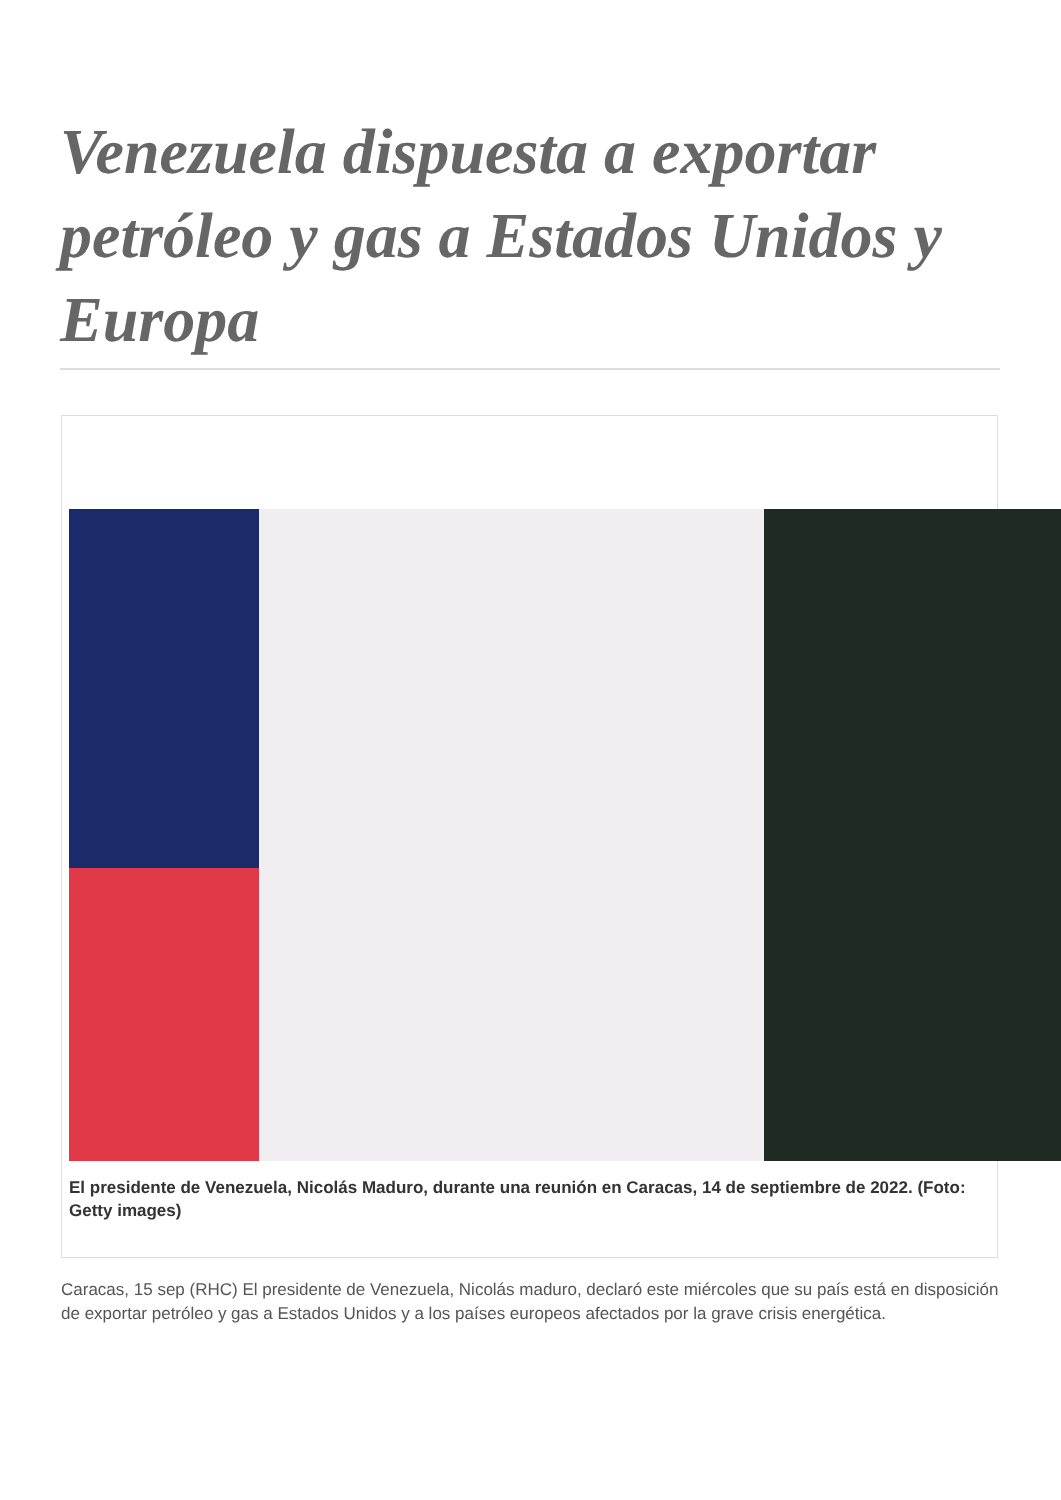Venezuela dispuesta a exportar petróleo y gas a Estados Unidos y Europa
El presidente de Venezuela, Nicolás Maduro, durante una reunión en Caracas, 14 de septiembre de 2022. (Foto: Getty images)
Caracas, 15 sep (RHC) El presidente de Venezuela, Nicolás maduro, declaró este miércoles que su país está en disposición de exportar petróleo y gas a Estados Unidos y a los países europeos afectados por la grave crisis energética.